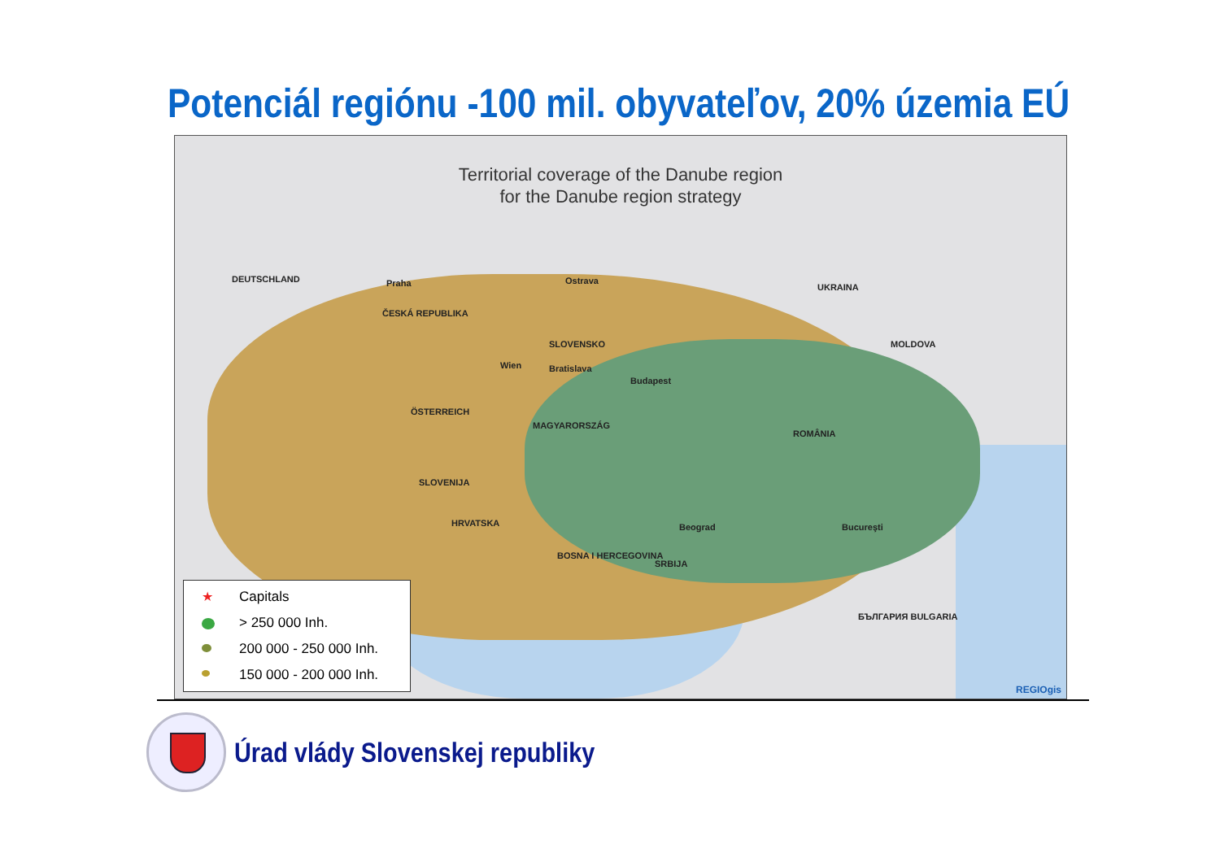Potenciál regiónu -100 mil. obyvateľov, 20% územia EÚ
Territorial coverage of the Danube region
for the Danube region strategy
DEUTSCHLAND Praha
ČESKÁ REPUBLIKA
Ostrava
UKRAINA
SLOVENSKO
Wien Bratislava
Budapest
MAGYARORSZÁG
ÖSTERREICH
MOLDOVA
ROMÂNIA
SLOVENIJA
HRVATSKA
BOSNA I HERCEGOVINA
SRBIJA
Beograd
БЪЛГАРИЯ BULGARIA
Bucureşti
★ Capitals
> 250 000 Inh.
200 000 - 250 000 Inh.
150 000 - 200 000 Inh.
REGIOgis
Úrad vlády Slovenskej republiky